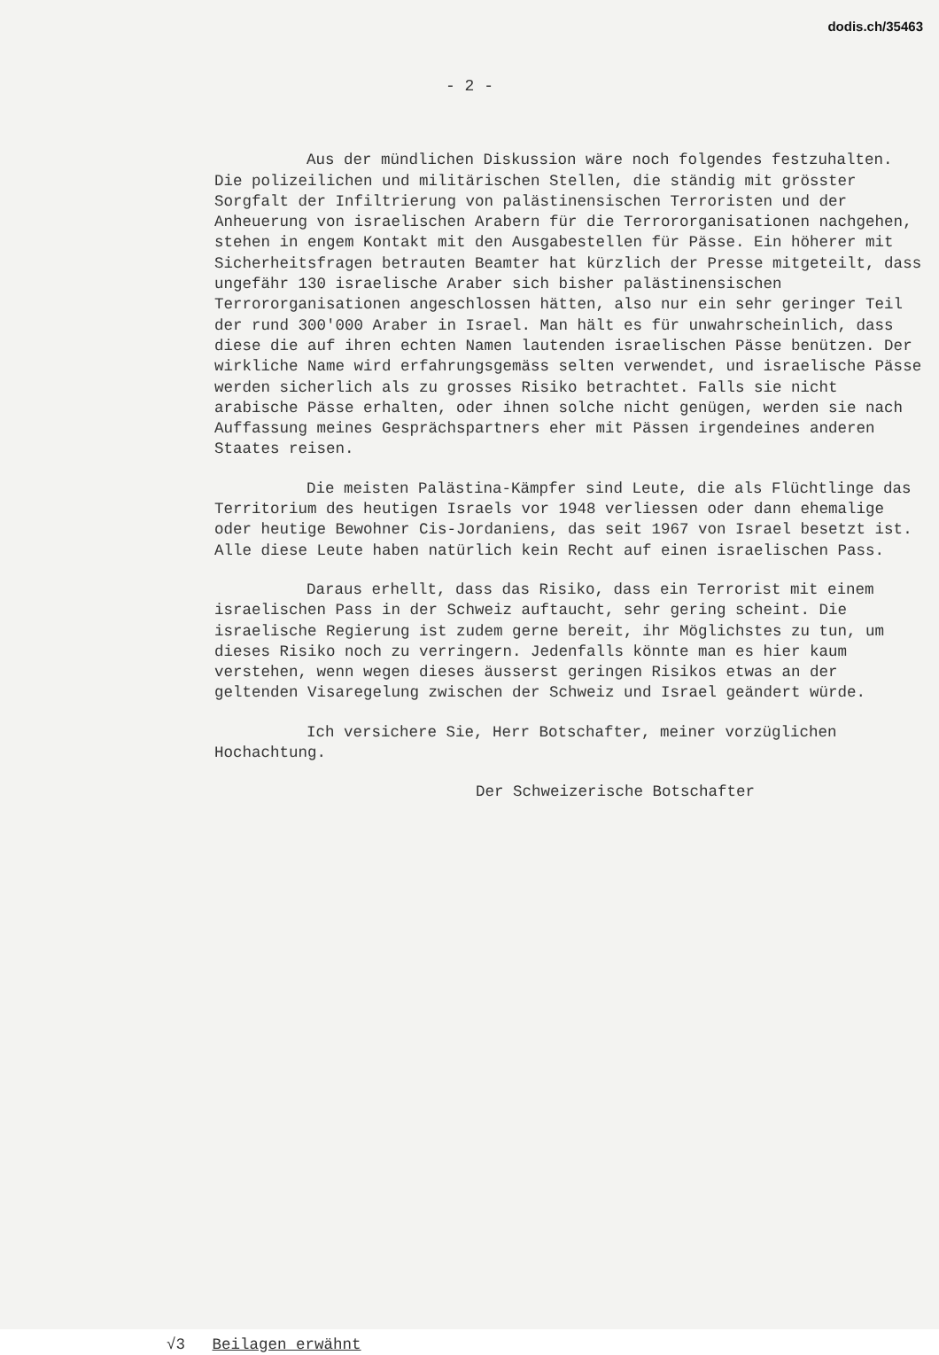dodis.ch/35463
- 2 -
Aus der mündlichen Diskussion wäre noch folgendes festzuhalten. Die polizeilichen und militärischen Stellen, die ständig mit grösster Sorgfalt der Infiltrierung von palästinensischen Terroristen und der Anheuerung von israelischen Arabern für die Terrororganisationen nachgehen, stehen in engem Kontakt mit den Ausgabestellen für Pässe. Ein höherer mit Sicherheitsfragen betrauten Beamter hat kürzlich der Presse mitgeteilt, dass ungefähr 130 israelische Araber sich bisher palästinensischen Terrororganisationen angeschlossen hätten, also nur ein sehr geringer Teil der rund 300'000 Araber in Israel. Man hält es für unwahrscheinlich, dass diese die auf ihren echten Namen lautenden israelischen Pässe benützen. Der wirkliche Name wird erfahrungsgemäss selten verwendet, und israelische Pässe werden sicherlich als zu grosses Risiko betrachtet. Falls sie nicht arabische Pässe erhalten, oder ihnen solche nicht genügen, werden sie nach Auffassung meines Gesprächspartners eher mit Pässen irgendeines anderen Staates reisen.
Die meisten Palästina-Kämpfer sind Leute, die als Flüchtlinge das Territorium des heutigen Israels vor 1948 verliessen oder dann ehemalige oder heutige Bewohner Cis-Jordaniens, das seit 1967 von Israel besetzt ist. Alle diese Leute haben natürlich kein Recht auf einen israelischen Pass.
Daraus erhellt, dass das Risiko, dass ein Terrorist mit einem israelischen Pass in der Schweiz auftaucht, sehr gering scheint. Die israelische Regierung ist zudem gerne bereit, ihr Möglichstes zu tun, um dieses Risiko noch zu verringern. Jedenfalls könnte man es hier kaum verstehen, wenn wegen dieses äusserst geringen Risikos etwas an der geltenden Visaregelung zwischen der Schweiz und Israel geändert würde.
Ich versichere Sie, Herr Botschafter, meiner vorzüglichen Hochachtung.
Der Schweizerische Botschafter
√3 Beilagen erwähnt